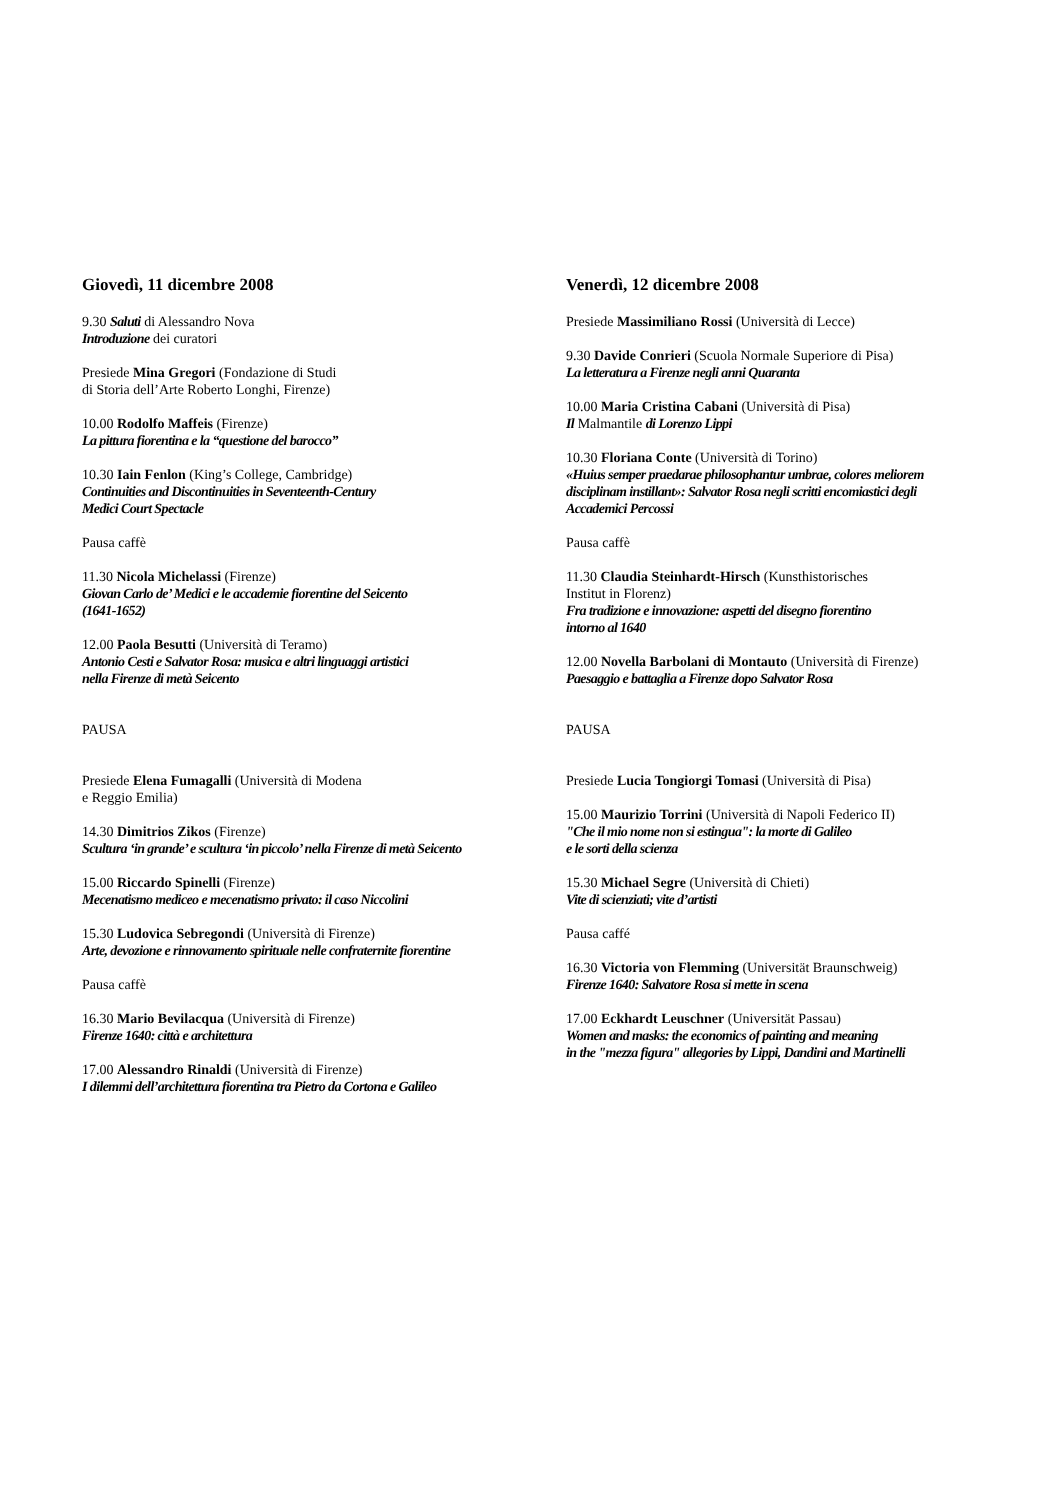Giovedì, 11 dicembre 2008
9.30 Saluti di Alessandro Nova
Introduzione dei curatori
Presiede Mina Gregori (Fondazione di Studi
di Storia dell’Arte Roberto Longhi, Firenze)
10.00 Rodolfo Maffeis (Firenze)
La pittura fiorentina e la “questione del barocco”
10.30 Iain Fenlon (King’s College, Cambridge)
Continuities and Discontinuities in Seventeenth-Century
Medici Court Spectacle
Pausa caffè
11.30 Nicola Michelassi (Firenze)
Giovan Carlo de’ Medici e le accademie fiorentine del Seicento
(1641-1652)
12.00 Paola Besutti (Università di Teramo)
Antonio Cesti e Salvator Rosa: musica e altri linguaggi artistici
nella Firenze di metà Seicento
PAUSA
Presiede Elena Fumagalli (Università di Modena
e Reggio Emilia)
14.30 Dimitrios Zikos (Firenze)
Scultura ‘in grande’ e scultura ‘in piccolo’ nella Firenze di metà Seicento
15.00 Riccardo Spinelli (Firenze)
Mecenatismo mediceo e mecenatismo privato: il caso Niccolini
15.30 Ludovica Sebregondi (Università di Firenze)
Arte, devozione e rinnovamento spirituale nelle confraternite fiorentine
Pausa caffè
16.30 Mario Bevilacqua (Università di Firenze)
Firenze 1640: città e architettura
17.00 Alessandro Rinaldi (Università di Firenze)
I dilemmi dell’architettura fiorentina tra Pietro da Cortona e Galileo
Venerdì, 12 dicembre 2008
Presiede Massimiliano Rossi (Università di Lecce)
9.30 Davide Conrieri (Scuola Normale Superiore di Pisa)
La letteratura a Firenze negli anni Quaranta
10.00 Maria Cristina Cabani (Università di Pisa)
Il Malmantile di Lorenzo Lippi
10.30 Floriana Conte (Università di Torino)
«Huius semper praedarae philosophantur umbrae, colores meliorem
disciplinam instillant»: Salvator Rosa negli scritti encomiastici degli
Accademici Percossi
Pausa caffè
11.30 Claudia Steinhardt-Hirsch (Kunsthistorisches
Institut in Florenz)
Fra tradizione e innovazione: aspetti del disegno fiorentino
intorno al 1640
12.00 Novella Barbolani di Montauto (Università di Firenze)
Paesaggio e battaglia a Firenze dopo Salvator Rosa
PAUSA
Presiede Lucia Tongiorgi Tomasi (Università di Pisa)
15.00 Maurizio Torrini (Università di Napoli Federico II)
"Che il mio nome non si estingua": la morte di Galileo
e le sorti della scienza
15.30 Michael Segre (Università di Chieti)
Vite di scienziati; vite d’artisti
Pausa caffé
16.30 Victoria von Flemming (Universität Braunschweig)
Firenze 1640: Salvatore Rosa si mette in scena
17.00 Eckhardt Leuschner (Universität Passau)
Women and masks: the economics of painting and meaning
in the "mezza figura" allegories by Lippi, Dandini and Martinelli